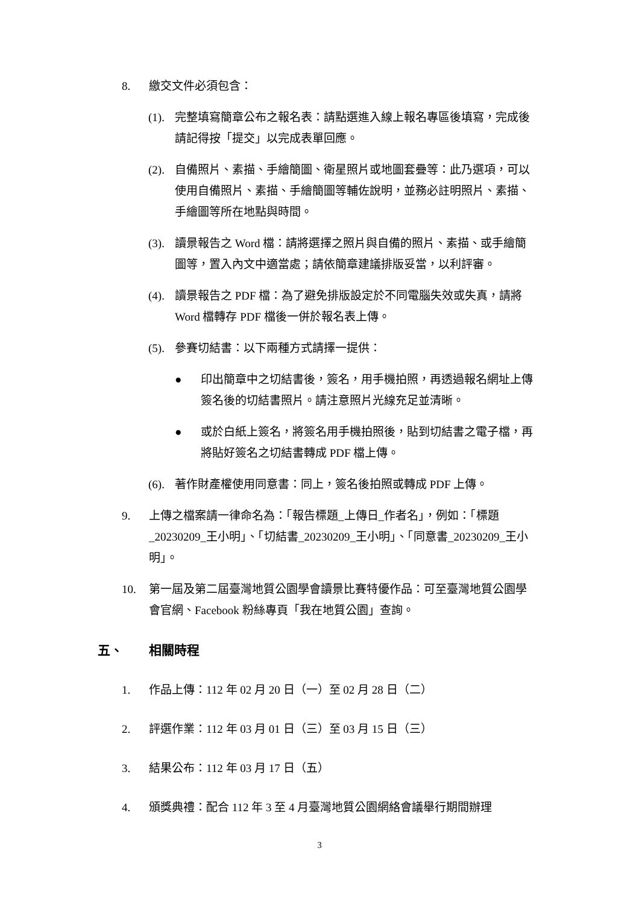8. 繳交文件必須包含：
(1).
完整填寫簡章公布之報名表：請點選進入線上報名專區後填寫，完成後請記得按「提交」以完成表單回應。
(2).
自備照片、素描、手繪簡圖、衛星照片或地圖套疊等：此乃選項，可以使用自備照片、素描、手繪簡圖等輔佐說明，並務必註明照片、素描、手繪圖等所在地點與時間。
(3).
讀景報告之 Word 檔：請將選擇之照片與自備的照片、素描、或手繪簡圖等，置入內文中適當處；請依簡章建議排版妥當，以利評審。
(4).
讀景報告之 PDF 檔：為了避免排版設定於不同電腦失效或失真，請將 Word 檔轉存 PDF 檔後一併於報名表上傳。
(5).
參賽切結書：以下兩種方式請擇一提供：
● 印出簡章中之切結書後，簽名，用手機拍照，再透過報名網址上傳簽名後的切結書照片。請注意照片光線充足並清晰。
● 或於白紙上簽名，將簽名用手機拍照後，貼到切結書之電子檔，再將貼好簽名之切結書轉成 PDF 檔上傳。
(6).
著作財產權使用同意書：同上，簽名後拍照或轉成 PDF 上傳。
9. 上傳之檔案請一律命名為：「報告標題_上傳日_作者名」，例如：「標題_20230209_王小明」、「切結書_20230209_王小明」、「同意書_20230209_王小明」。
10. 第一屆及第二屆臺灣地質公園學會讀景比賽特優作品：可至臺灣地質公園學會官網、Facebook 粉絲專頁「我在地質公園」查詢。
五、 相關時程
1. 作品上傳：112 年 02 月 20 日（一）至 02 月 28 日（二）
2. 評選作業：112 年 03 月 01 日（三）至 03 月 15 日（三）
3. 結果公布：112 年 03 月 17 日（五）
4. 頒獎典禮：配合 112 年 3 至 4 月臺灣地質公園網絡會議舉行期間辦理
3